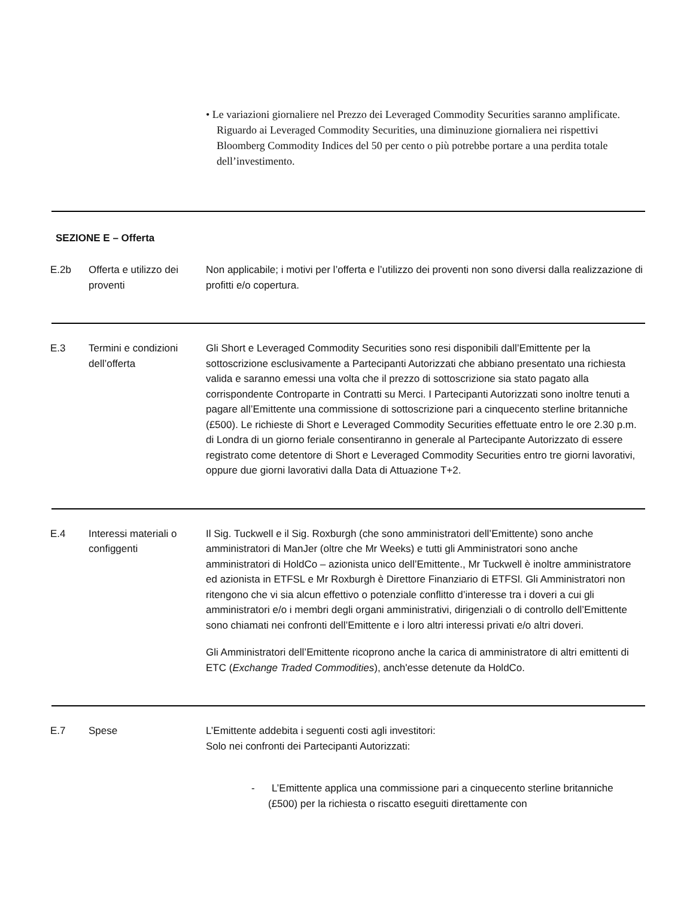• Le variazioni giornaliere nel Prezzo dei Leveraged Commodity Securities saranno amplificate. Riguardo ai Leveraged Commodity Securities, una diminuzione giornaliera nei rispettivi Bloomberg Commodity Indices del 50 per cento o più potrebbe portare a una perdita totale dell’investimento.
SEZIONE E – Offerta
E.2b Offerta e utilizzo dei proventi
Non applicabile; i motivi per l’offerta e l’utilizzo dei proventi non sono diversi dalla realizzazione di profitti e/o copertura.
E.3 Termini e condizioni dell’offerta
Gli Short e Leveraged Commodity Securities sono resi disponibili dall’Emittente per la sottoscrizione esclusivamente a Partecipanti Autorizzati che abbiano presentato una richiesta valida e saranno emessi una volta che il prezzo di sottoscrizione sia stato pagato alla corrispondente Controparte in Contratti su Merci. I Partecipanti Autorizzati sono inoltre tenuti a pagare all’Emittente una commissione di sottoscrizione pari a cinquecento sterline britanniche (£500). Le richieste di Short e Leveraged Commodity Securities effettuate entro le ore 2.30 p.m. di Londra di un giorno feriale consentiranno in generale al Partecipante Autorizzato di essere registrato come detentore di Short e Leveraged Commodity Securities entro tre giorni lavorativi, oppure due giorni lavorativi dalla Data di Attuazione T+2.
E.4 Interessi materiali o configgenti
Il Sig. Tuckwell e il Sig. Roxburgh (che sono amministratori dell’Emittente) sono anche amministratori di ManJer (oltre che Mr Weeks) e tutti gli Amministratori sono anche amministratori di HoldCo – azionista unico dell’Emittente., Mr Tuckwell è inoltre amministratore ed azionista in ETFSL e Mr Roxburgh è Direttore Finanziario di ETFSl. Gli Amministratori non ritengono che vi sia alcun effettivo o potenziale conflitto d’interesse tra i doveri a cui gli amministratori e/o i membri degli organi amministrativi, dirigenziali o di controllo dell’Emittente sono chiamati nei confronti dell’Emittente e i loro altri interessi privati e/o altri doveri.
Gli Amministratori dell’Emittente ricoprono anche la carica di amministratore di altri emittenti di ETC (Exchange Traded Commodities), anch'esse detenute da HoldCo.
E.7 Spese L’Emittente addebita i seguenti costi agli investitori:
Solo nei confronti dei Partecipanti Autorizzati:
- L’Emittente applica una commissione pari a cinquecento sterline britanniche (£500) per la richiesta o riscatto eseguiti direttamente con